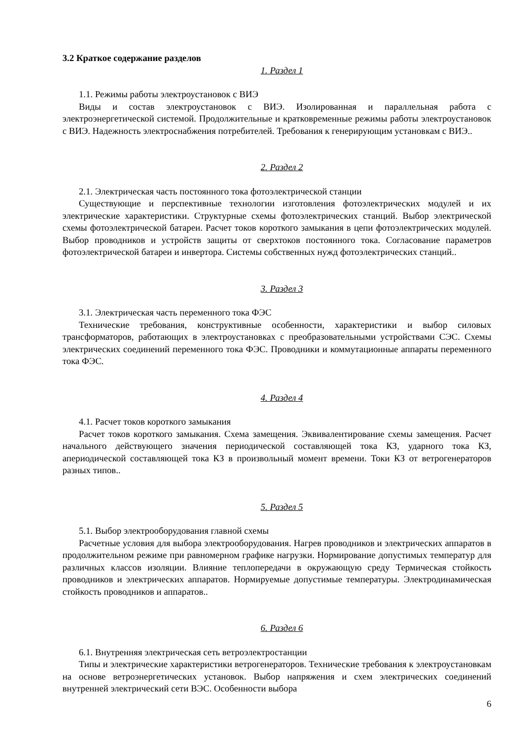3.2 Краткое содержание разделов
1. Раздел 1
1.1. Режимы работы электроустановок с ВИЭ
Виды и состав электроустановок с ВИЭ. Изолированная и параллельная работа с электроэнергетической системой. Продолжительные и кратковременные режимы работы электроустановок с ВИЭ. Надежность электроснабжения потребителей. Требования к генерирующим установкам с ВИЭ..
2. Раздел 2
2.1. Электрическая часть постоянного тока фотоэлектрической станции
Существующие и перспективные технологии изготовления фотоэлектрических модулей и их электрические характеристики. Структурные схемы фотоэлектрических станций. Выбор электрической схемы фотоэлектрической батареи. Расчет токов короткого замыкания в цепи фотоэлектрических модулей. Выбор проводников и устройств защиты от сверхтоков постоянного тока. Согласование параметров фотоэлектрической батареи и инвертора. Системы собственных нужд фотоэлектрических станций..
3. Раздел 3
3.1. Электрическая часть переменного тока ФЭС
Технические требования, конструктивные особенности, характеристики и выбор силовых трансформаторов, работающих в электроустановках с преобразовательными устройствами СЭС. Схемы электрических соединений переменного тока ФЭС. Проводники и коммутационные аппараты переменного тока ФЭС.
4. Раздел 4
4.1. Расчет токов короткого замыкания
Расчет токов короткого замыкания. Схема замещения. Эквивалентирование схемы замещения. Расчет начального действующего значения периодической составляющей тока КЗ, ударного тока КЗ, апериодической составляющей тока КЗ в произвольный момент времени. Токи КЗ от ветрогенераторов разных типов..
5. Раздел 5
5.1. Выбор электрооборудования главной схемы
Расчетные условия для выбора электрооборудования. Нагрев проводников и электрических аппаратов в продолжительном режиме при равномерном графике нагрузки. Нормирование допустимых температур для различных классов изоляции. Влияние теплопередачи в окружающую среду Термическая стойкость проводников и электрических аппаратов. Нормируемые допустимые температуры. Электродинамическая стойкость проводников и аппаратов..
6. Раздел 6
6.1. Внутренняя электрическая сеть ветроэлектростанции
Типы и электрические характеристики ветрогенераторов. Технические требования к электроустановкам на основе ветроэнергетических установок. Выбор напряжения и схем электрических соединений внутренней электрический сети ВЭС. Особенности выбора
6